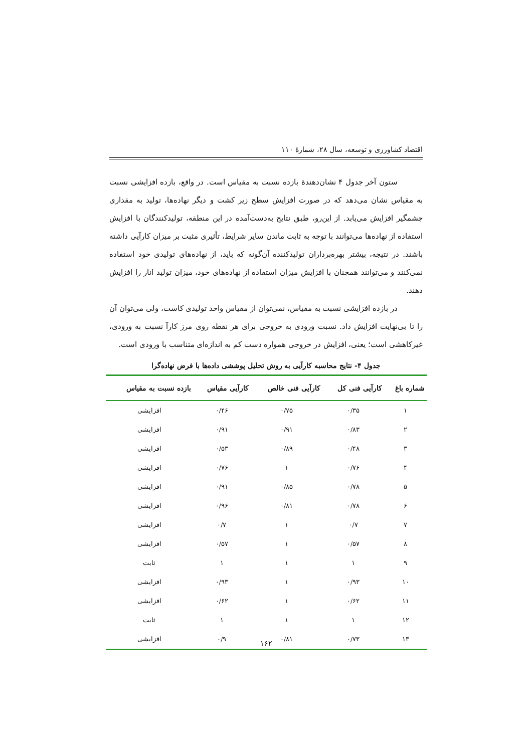اقتصاد کشاورزی و توسعه، سال ۲۸، شمارهٔ ۱۱۰
ستون آخر جدول ۴ نشان‌دهندهٔ بازده نسبت به مقیاس است. در واقع، بازده افزایشی نسبت به مقیاس نشان می‌دهد که در صورت افزایش سطح زیر کشت و دیگر نهاده‌ها، تولید به مقداری چشمگیر افزایش می‌یابد. از این‌رو، طبق نتایج به‌دست‌آمده در این منطقه، تولیدکنندگان با افزایش استفاده از نهاده‌ها می‌توانند با توجه به ثابت ماندن سایر شرایط، تأثیری مثبت بر میزان کارآیی داشته باشند. در نتیجه، بیشتر بهره‌برداران تولیدکننده آن‌گونه که باید، از نهاده‌های تولیدی خود استفاده نمی‌کنند و می‌توانند همچنان با افزایش میزان استفاده از نهاده‌های خود، میزان تولید انار را افزایش دهند.
در بازده افزایشی نسبت به مقیاس، نمی‌توان از مقیاس واحد تولیدی کاست، ولی می‌توان آن را تا بی‌نهایت افزایش داد. نسبت ورودی به خروجی برای هر نقطه روی مرز کارآ نسبت به ورودی، غیرکاهشی است؛ یعنی، افزایش در خروجی همواره دست کم به اندازه‌ای متناسب با ورودی است.
جدول ۴- نتایج محاسبه کارآیی به روش تحلیل پوششی داده‌ها با فرض نهاده‌گرا
| شماره باغ | کارآیی فنی کل | کارآیی فنی خالص | کارآیی مقیاس | بازده نسبت به مقیاس |
| --- | --- | --- | --- | --- |
| ۱ | ۰/۳۵ | ۰/۷۵ | ۰/۴۶ | افزایشی |
| ۲ | ۰/۸۳ | ۰/۹۱ | ۰/۹۱ | افزایشی |
| ۳ | ۰/۴۸ | ۰/۸۹ | ۰/۵۳ | افزایشی |
| ۴ | ۰/۷۶ | ۱ | ۰/۷۶ | افزایشی |
| ۵ | ۰/۷۸ | ۰/۸۵ | ۰/۹۱ | افزایشی |
| ۶ | ۰/۷۸ | ۰/۸۱ | ۰/۹۶ | افزایشی |
| ۷ | ۰/۷ | ۱ | ۰/۷ | افزایشی |
| ۸ | ۰/۵۷ | ۱ | ۰/۵۷ | افزایشی |
| ۹ | ۱ | ۱ | ۱ | ثابت |
| ۱۰ | ۰/۹۳ | ۱ | ۰/۹۳ | افزایشی |
| ۱۱ | ۰/۶۲ | ۱ | ۰/۶۲ | افزایشی |
| ۱۲ | ۱ | ۱ | ۱ | ثابت |
| ۱۳ | ۰/۷۳ | ۰/۸۱ | ۰/۹ | افزایشی |
۱۶۲